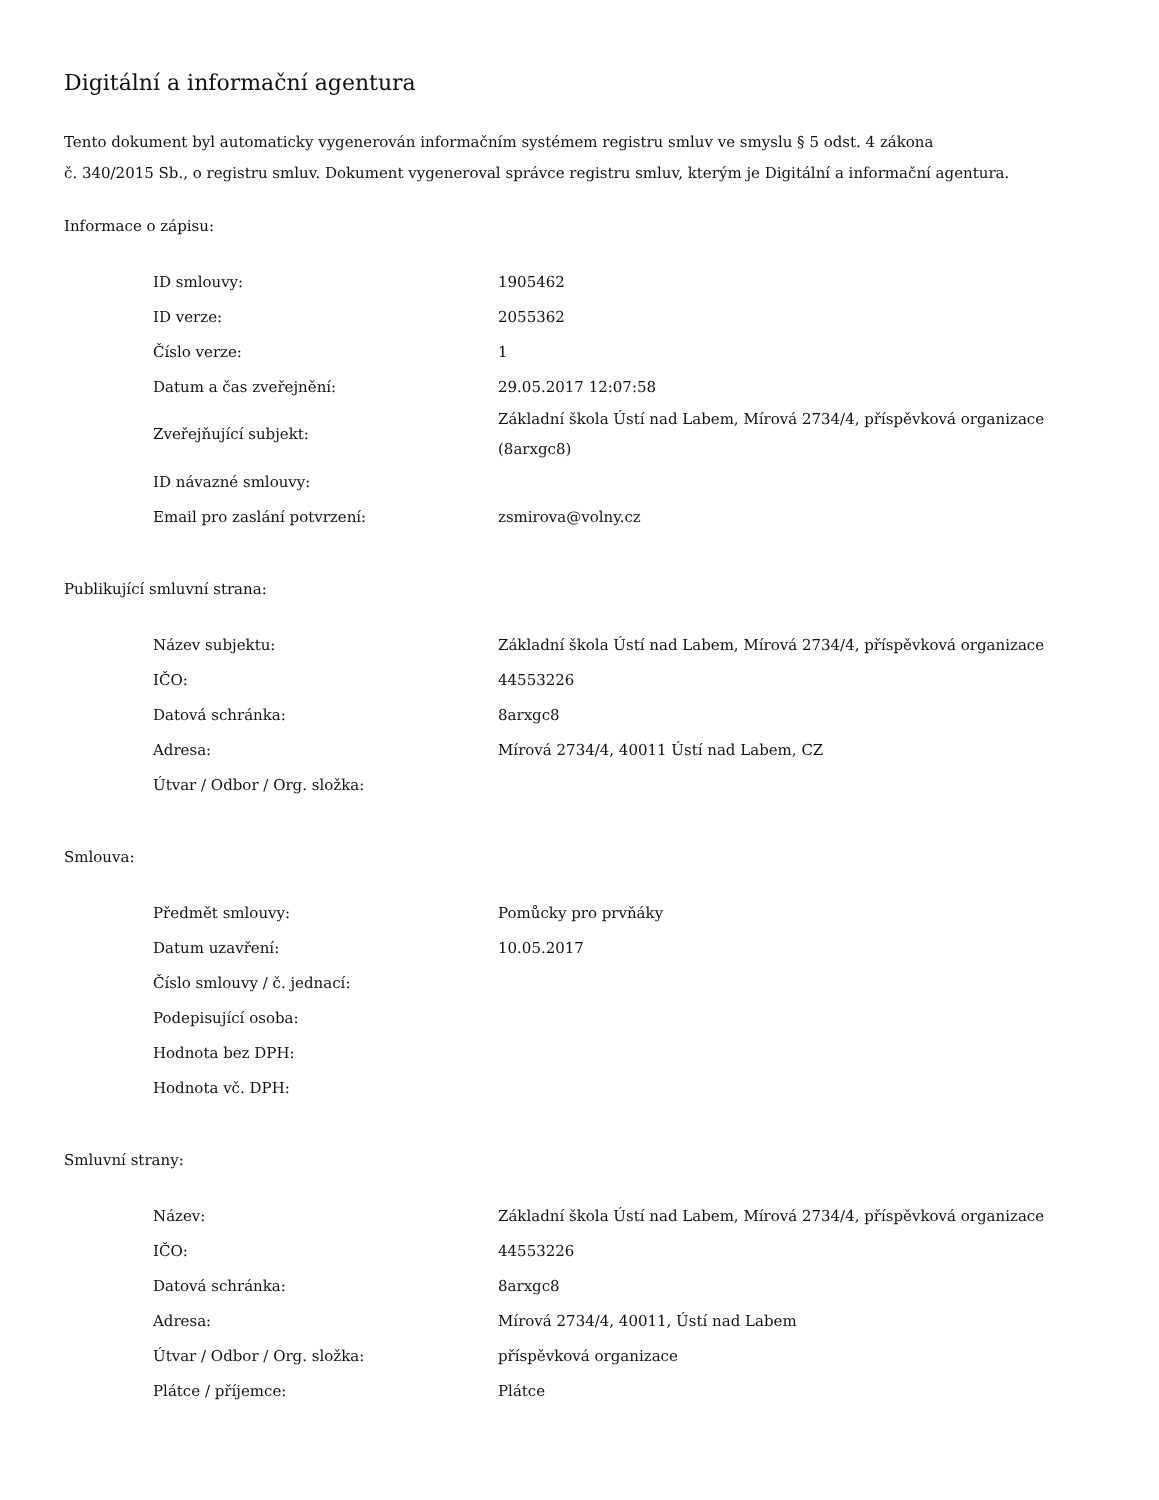Digitální a informační agentura
Tento dokument byl automaticky vygenerován informačním systémem registru smluv ve smyslu § 5 odst. 4 zákona
č. 340/2015 Sb., o registru smluv. Dokument vygeneroval správce registru smluv, kterým je Digitální a informační agentura.
Informace o zápisu:
| ID smlouvy: | 1905462 |
| ID verze: | 2055362 |
| Číslo verze: | 1 |
| Datum a čas zveřejnění: | 29.05.2017 12:07:58 |
| Zveřejňující subjekt: | Základní škola Ústí nad Labem, Mírová 2734/4, příspěvková organizace (8arxgc8) |
| ID návazné smlouvy: | |
| Email pro zaslání potvrzení: | zsmirova@volny.cz |
Publikující smluvní strana:
| Název subjektu: | Základní škola Ústí nad Labem, Mírová 2734/4, příspěvková organizace |
| IČO: | 44553226 |
| Datová schránka: | 8arxgc8 |
| Adresa: | Mírová 2734/4, 40011 Ústí nad Labem, CZ |
| Útvar / Odbor / Org. složka: | |
Smlouva:
| Předmět smlouvy: | Pomůcky pro prvňáky |
| Datum uzavření: | 10.05.2017 |
| Číslo smlouvy / č. jednací: | |
| Podepisující osoba: | |
| Hodnota bez DPH: | |
| Hodnota vč. DPH: | |
Smluvní strany:
| Název: | Základní škola Ústí nad Labem, Mírová 2734/4, příspěvková organizace |
| IČO: | 44553226 |
| Datová schránka: | 8arxgc8 |
| Adresa: | Mírová 2734/4, 40011, Ústí nad Labem |
| Útvar / Odbor / Org. složka: | příspěvková organizace |
| Plátce / příjemce: | Plátce |